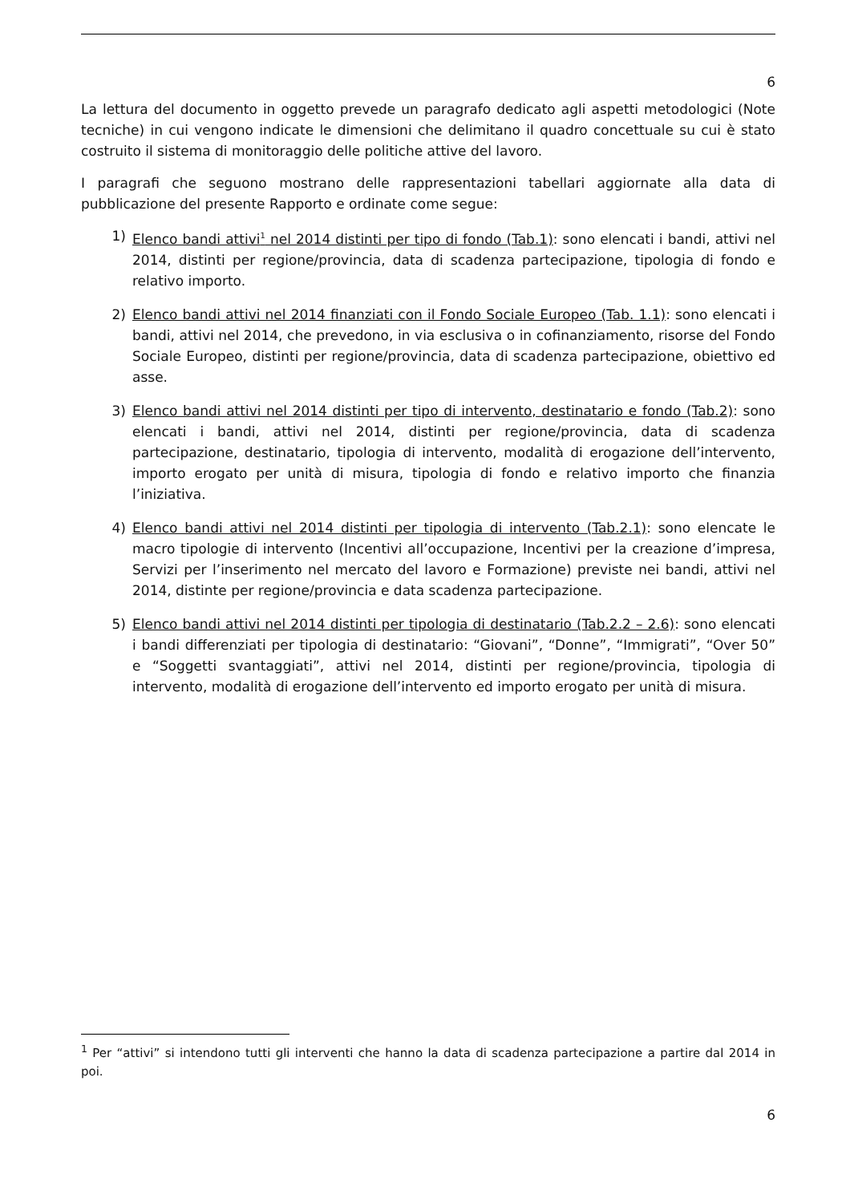6
La lettura del documento in oggetto prevede un paragrafo dedicato agli aspetti metodologici (Note tecniche) in cui vengono indicate le dimensioni che delimitano il quadro concettuale su cui è stato costruito il sistema di monitoraggio delle politiche attive del lavoro.
I paragrafi che seguono mostrano delle rappresentazioni tabellari aggiornate alla data di pubblicazione del presente Rapporto e ordinate come segue:
1) Elenco bandi attivi<sup>1</sup> nel 2014 distinti per tipo di fondo (Tab.1): sono elencati i bandi, attivi nel 2014, distinti per regione/provincia, data di scadenza partecipazione, tipologia di fondo e relativo importo.
2) Elenco bandi attivi nel 2014 finanziati con il Fondo Sociale Europeo (Tab. 1.1): sono elencati i bandi, attivi nel 2014, che prevedono, in via esclusiva o in cofinanziamento, risorse del Fondo Sociale Europeo, distinti per regione/provincia, data di scadenza partecipazione, obiettivo ed asse.
3) Elenco bandi attivi nel 2014 distinti per tipo di intervento, destinatario e fondo (Tab.2): sono elencati i bandi, attivi nel 2014, distinti per regione/provincia, data di scadenza partecipazione, destinatario, tipologia di intervento, modalità di erogazione dell’intervento, importo erogato per unità di misura, tipologia di fondo e relativo importo che finanzia l’iniziativa.
4) Elenco bandi attivi nel 2014 distinti per tipologia di intervento (Tab.2.1): sono elencate le macro tipologie di intervento (Incentivi all’occupazione, Incentivi per la creazione d’impresa, Servizi per l’inserimento nel mercato del lavoro e Formazione) previste nei bandi, attivi nel 2014, distinte per regione/provincia e data scadenza partecipazione.
5) Elenco bandi attivi nel 2014 distinti per tipologia di destinatario (Tab.2.2 – 2.6): sono elencati i bandi differenziati per tipologia di destinatario: “Giovani”, “Donne”, “Immigrati”, “Over 50” e “Soggetti svantaggiati”, attivi nel 2014, distinti per regione/provincia, tipologia di intervento, modalità di erogazione dell’intervento ed importo erogato per unità di misura.
<sup>1</sup> Per “attivi” si intendono tutti gli interventi che hanno la data di scadenza partecipazione a partire dal 2014 in poi.
6